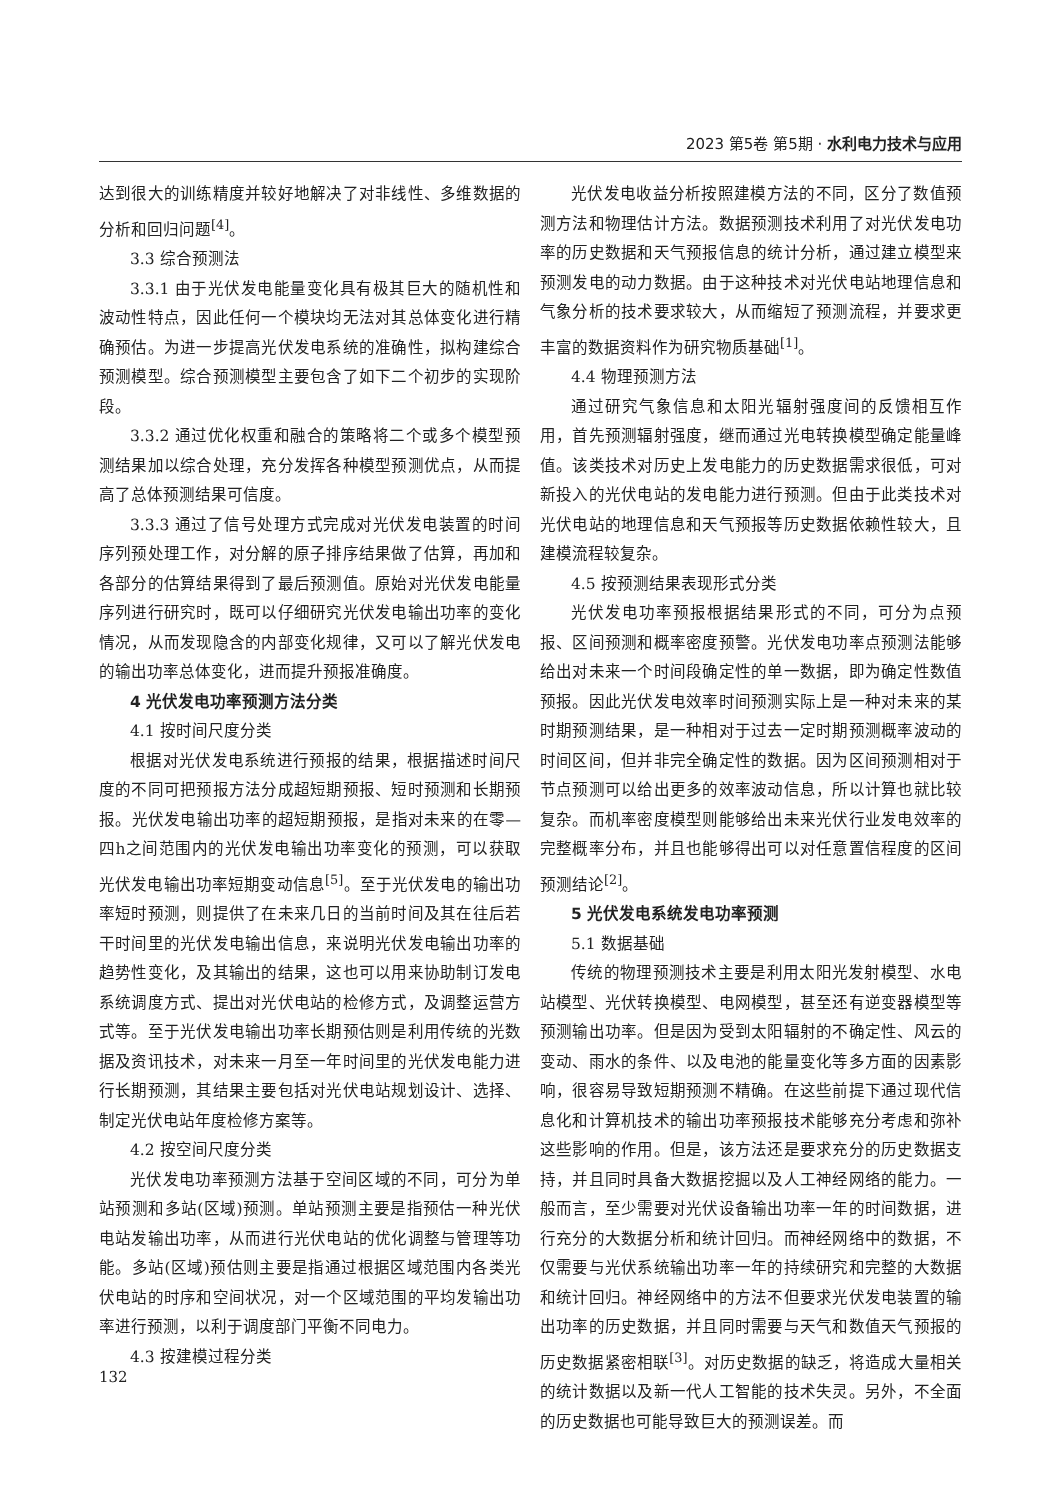2023 第5卷 第5期 · 水利电力技术与应用
达到很大的训练精度并较好地解决了对非线性、多维数据的分析和回归问题<sup>[4]</sup>。
3.3 综合预测法
3.3.1 由于光伏发电能量变化具有极其巨大的随机性和波动性特点，因此任何一个模块均无法对其总体变化进行精确预估。为进一步提高光伏发电系统的准确性，拟构建综合预测模型。综合预测模型主要包含了如下二个初步的实现阶段。
3.3.2 通过优化权重和融合的策略将二个或多个模型预测结果加以综合处理，充分发挥各种模型预测优点，从而提高了总体预测结果可信度。
3.3.3 通过了信号处理方式完成对光伏发电装置的时间序列预处理工作，对分解的原子排序结果做了估算，再加和各部分的估算结果得到了最后预测值。原始对光伏发电能量序列进行研究时，既可以仔细研究光伏发电输出功率的变化情况，从而发现隐含的内部变化规律，又可以了解光伏发电的输出功率总体变化，进而提升预报准确度。
4 光伏发电功率预测方法分类
4.1 按时间尺度分类
根据对光伏发电系统进行预报的结果，根据描述时间尺度的不同可把预报方法分成超短期预报、短时预测和长期预报。光伏发电输出功率的超短期预报，是指对未来的在零—四h之间范围内的光伏发电输出功率变化的预测，可以获取光伏发电输出功率短期变动信息<sup>[5]</sup>。至于光伏发电的输出功率短时预测，则提供了在未来几日的当前时间及其在往后若干时间里的光伏发电输出信息，来说明光伏发电输出功率的趋势性变化，及其输出的结果，这也可以用来协助制订发电系统调度方式、提出对光伏电站的检修方式，及调整运营方式等。至于光伏发电输出功率长期预估则是利用传统的光数据及资讯技术，对未来一月至一年时间里的光伏发电能力进行长期预测，其结果主要包括对光伏电站规划设计、选择、制定光伏电站年度检修方案等。
4.2 按空间尺度分类
光伏发电功率预测方法基于空间区域的不同，可分为单站预测和多站(区域)预测。单站预测主要是指预估一种光伏电站发输出功率，从而进行光伏电站的优化调整与管理等功能。多站(区域)预估则主要是指通过根据区域范围内各类光伏电站的时序和空间状况，对一个区域范围的平均发输出功率进行预测，以利于调度部门平衡不同电力。
4.3 按建模过程分类
光伏发电收益分析按照建模方法的不同，区分了数值预测方法和物理估计方法。数据预测技术利用了对光伏发电功率的历史数据和天气预报信息的统计分析，通过建立模型来预测发电的动力数据。由于这种技术对光伏电站地理信息和气象分析的技术要求较大，从而缩短了预测流程，并要求更丰富的数据资料作为研究物质基础<sup>[1]</sup>。
4.4 物理预测方法
通过研究气象信息和太阳光辐射强度间的反馈相互作用，首先预测辐射强度，继而通过光电转换模型确定能量峰值。该类技术对历史上发电能力的历史数据需求很低，可对新投入的光伏电站的发电能力进行预测。但由于此类技术对光伏电站的地理信息和天气预报等历史数据依赖性较大，且建模流程较复杂。
4.5 按预测结果表现形式分类
光伏发电功率预报根据结果形式的不同，可分为点预报、区间预测和概率密度预警。光伏发电功率点预测法能够给出对未来一个时间段确定性的单一数据，即为确定性数值预报。因此光伏发电效率时间预测实际上是一种对未来的某时期预测结果，是一种相对于过去一定时期预测概率波动的时间区间，但并非完全确定性的数据。因为区间预测相对于节点预测可以给出更多的效率波动信息，所以计算也就比较复杂。而机率密度模型则能够给出未来光伏行业发电效率的完整概率分布，并且也能够得出可以对任意置信程度的区间预测结论<sup>[2]</sup>。
5 光伏发电系统发电功率预测
5.1 数据基础
传统的物理预测技术主要是利用太阳光发射模型、水电站模型、光伏转换模型、电网模型，甚至还有逆变器模型等预测输出功率。但是因为受到太阳辐射的不确定性、风云的变动、雨水的条件、以及电池的能量变化等多方面的因素影响，很容易导致短期预测不精确。在这些前提下通过现代信息化和计算机技术的输出功率预报技术能够充分考虑和弥补这些影响的作用。但是，该方法还是要求充分的历史数据支持，并且同时具备大数据挖掘以及人工神经网络的能力。一般而言，至少需要对光伏设备输出功率一年的时间数据，进行充分的大数据分析和统计回归。而神经网络中的数据，不仅需要与光伏系统输出功率一年的持续研究和完整的大数据和统计回归。神经网络中的方法不但要求光伏发电装置的输出功率的历史数据，并且同时需要与天气和数值天气预报的历史数据紧密相联<sup>[3]</sup>。对历史数据的缺乏，将造成大量相关的统计数据以及新一代人工智能的技术失灵。另外，不全面的历史数据也可能导致巨大的预测误差。而
132